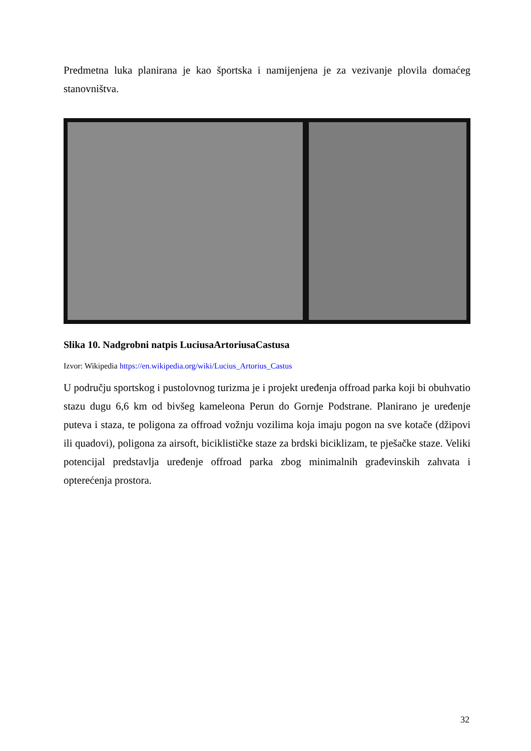Predmetna luka planirana je kao športska i namijenjena je za vezivanje plovila domaćeg stanovništva.
Slika 10. Nadgrobni natpis LuciusaArtoriusaCastusa
Izvor: Wikipedia https://en.wikipedia.org/wiki/Lucius_Artorius_Castus
U području sportskog i pustolovnog turizma je i projekt uređenja offroad parka koji bi obuhvatio stazu dugu 6,6 km od bivšeg kameleona Perun do Gornje Podstrane. Planirano je uređenje puteva i staza, te poligona za offroad vožnju vozilima koja imaju pogon na sve kotače (džipovi ili quadovi), poligona za airsoft, biciklističke staze za brdski biciklizam, te pješačke staze. Veliki potencijal predstavlja uređenje offroad parka zbog minimalnih građevinskih zahvata i opterećenja prostora.
32